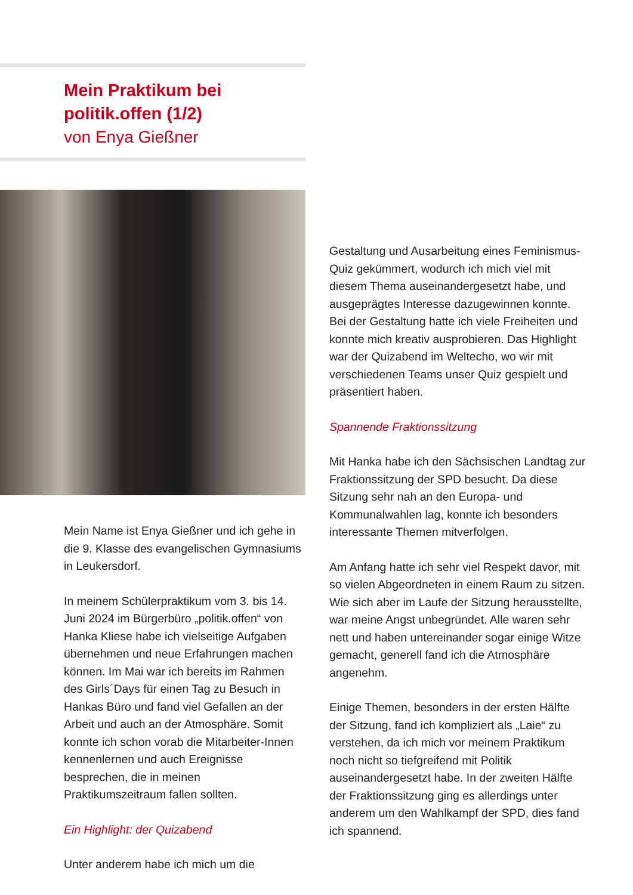Mein Praktikum bei
politik.offen (1/2)
von Enya Gießner
Mein Name ist Enya Gießner und ich gehe in die 9. Klasse des evangelischen Gymnasiums in Leukersdorf.
In meinem Schülerpraktikum vom 3. bis 14. Juni 2024 im Bürgerbüro „politik.offen“ von Hanka Kliese habe ich vielseitige Aufgaben übernehmen und neue Erfahrungen machen können. Im Mai war ich bereits im Rahmen des Girls´Days für einen Tag zu Besuch in Hankas Büro und fand viel Gefallen an der Arbeit und auch an der Atmosphäre. Somit konnte ich schon vorab die Mitarbeiter-Innen kennenlernen und auch Ereignisse besprechen, die in meinen Praktikumszeitraum fallen sollten.
Ein Highlight: der Quizabend
Unter anderem habe ich mich um die
Gestaltung und Ausarbeitung eines Feminismus-Quiz gekümmert, wodurch ich mich viel mit diesem Thema auseinandergesetzt habe, und ausgeprägtes Interesse dazugewinnen konnte. Bei der Gestaltung hatte ich viele Freiheiten und konnte mich kreativ ausprobieren. Das Highlight war der Quizabend im Weltecho, wo wir mit verschiedenen Teams unser Quiz gespielt und präsentiert haben.
Spannende Fraktionssitzung
Mit Hanka habe ich den Sächsischen Landtag zur Fraktionssitzung der SPD besucht. Da diese Sitzung sehr nah an den Europa- und Kommunalwahlen lag, konnte ich besonders interessante Themen mitverfolgen.
Am Anfang hatte ich sehr viel Respekt davor, mit so vielen Abgeordneten in einem Raum zu sitzen. Wie sich aber im Laufe der Sitzung herausstellte, war meine Angst unbegründet. Alle waren sehr nett und haben untereinander sogar einige Witze gemacht, generell fand ich die Atmosphäre angenehm.
Einige Themen, besonders in der ersten Hälfte der Sitzung, fand ich kompliziert als „Laie“ zu verstehen, da ich mich vor meinem Praktikum noch nicht so tiefgreifend mit Politik auseinandergesetzt habe. In der zweiten Hälfte der Fraktionssitzung ging es allerdings unter anderem um den Wahlkampf der SPD, dies fand ich spannend.